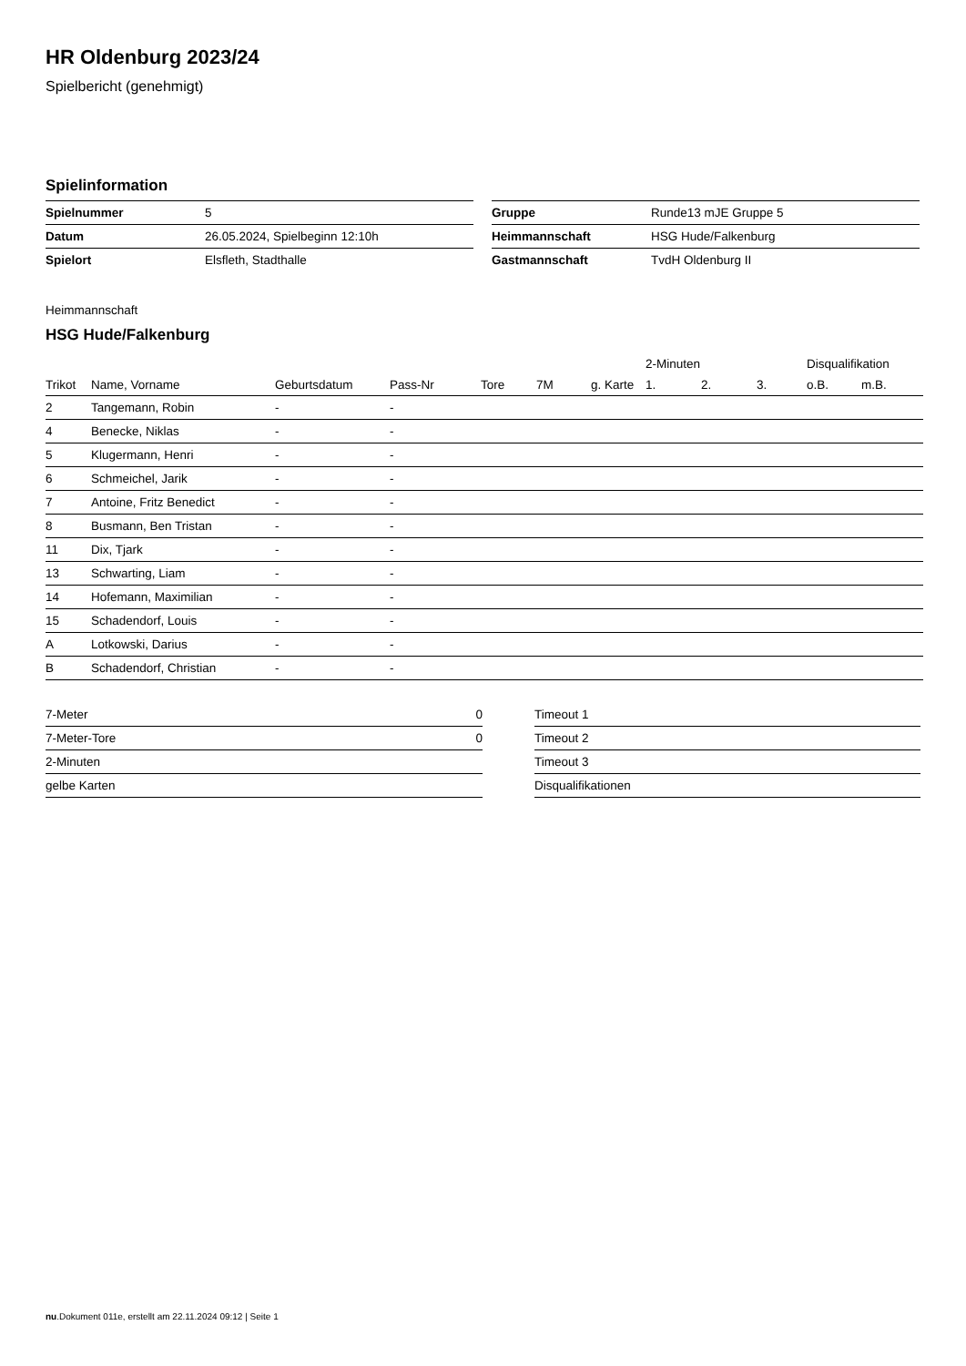HR Oldenburg 2023/24
Spielbericht (genehmigt)
Spielinformation
| Spielnummer | 5 |
| Datum | 26.05.2024, Spielbeginn 12:10h |
| Spielort | Elsfleth, Stadthalle |
| Gruppe | Runde13 mJE Gruppe 5 |
| Heimmannschaft | HSG Hude/Falkenburg |
| Gastmannschaft | TvdH Oldenburg II |
Heimmannschaft
HSG Hude/Falkenburg
| | | | | | | | 2-Minuten | | | Disqualifikation | |
| --- | --- | --- | --- | --- | --- | --- | --- | --- | --- | --- | --- |
| Trikot | Name, Vorname | Geburtsdatum | Pass-Nr | Tore | 7M | g. Karte | 1. | 2. | 3. | o.B. | m.B. |
| 2 | Tangemann, Robin | - | - | | | | | | | | |
| 4 | Benecke, Niklas | - | - | | | | | | | | |
| 5 | Klugermann, Henri | - | - | | | | | | | | |
| 6 | Schmeichel, Jarik | - | - | | | | | | | | |
| 7 | Antoine, Fritz Benedict | - | - | | | | | | | | |
| 8 | Busmann, Ben Tristan | - | - | | | | | | | | |
| 11 | Dix, Tjark | - | - | | | | | | | | |
| 13 | Schwarting, Liam | - | - | | | | | | | | |
| 14 | Hofemann, Maximilian | - | - | | | | | | | | |
| 15 | Schadendorf, Louis | - | - | | | | | | | | |
| A | Lotkowski, Darius | - | - | | | | | | | | |
| B | Schadendorf, Christian | - | - | | | | | | | | |
| 7-Meter | 0 |
| 7-Meter-Tore | 0 |
| 2-Minuten | |
| gelbe Karten | |
| Timeout 1 |
| Timeout 2 |
| Timeout 3 |
| Disqualifikationen |
nu.Dokument 011e, erstellt am 22.11.2024 09:12 | Seite 1